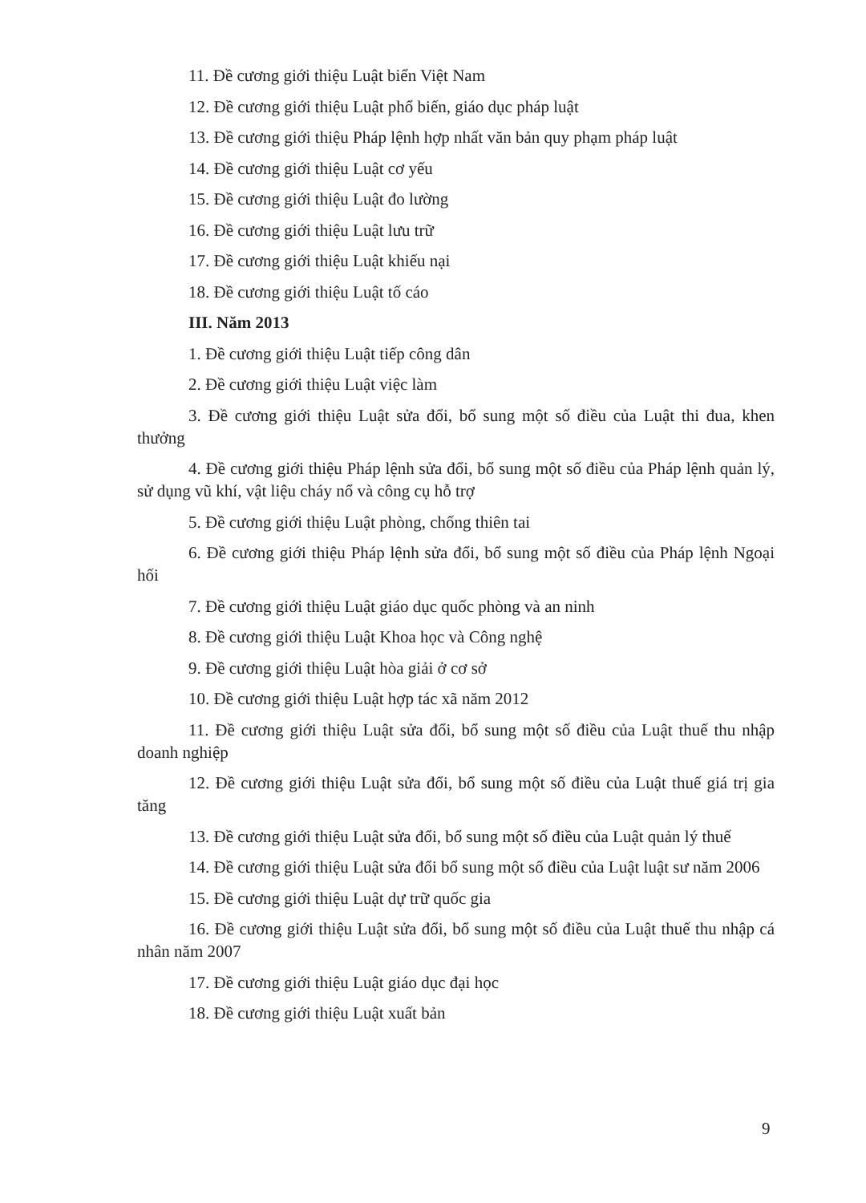11. Đề cương giới thiệu Luật biển Việt Nam
12. Đề cương giới thiệu Luật phổ biến, giáo dục pháp luật
13. Đề cương giới thiệu Pháp lệnh hợp nhất văn bản quy phạm pháp luật
14. Đề cương giới thiệu Luật cơ yếu
15. Đề cương giới thiệu Luật đo lường
16. Đề cương giới thiệu Luật lưu trữ
17. Đề cương giới thiệu Luật khiếu nại
18. Đề cương giới thiệu Luật tố cáo
III. Năm 2013
1. Đề cương giới thiệu Luật tiếp công dân
2. Đề cương giới thiệu Luật việc làm
3. Đề cương giới thiệu Luật sửa đổi, bổ sung một số điều của Luật thi đua, khen thưởng
4. Đề cương giới thiệu Pháp lệnh sửa đổi, bổ sung một số điều của Pháp lệnh quản lý, sử dụng vũ khí, vật liệu cháy nổ và công cụ hỗ trợ
5. Đề cương giới thiệu Luật phòng, chống thiên tai
6. Đề cương giới thiệu Pháp lệnh sửa đổi, bổ sung một số điều của Pháp lệnh Ngoại hối
7. Đề cương giới thiệu Luật giáo dục quốc phòng và an ninh
8. Đề cương giới thiệu Luật Khoa học và Công nghệ
9. Đề cương giới thiệu Luật hòa giải ở cơ sở
10. Đề cương giới thiệu Luật hợp tác xã năm 2012
11. Đề cương giới thiệu Luật sửa đổi, bổ sung một số điều của Luật thuế thu nhập doanh nghiệp
12. Đề cương giới thiệu Luật sửa đổi, bổ sung một số điều của Luật thuế giá trị gia tăng
13. Đề cương giới thiệu Luật sửa đổi, bổ sung một số điều của Luật quản lý thuế
14. Đề cương giới thiệu Luật sửa đổi bổ sung một số điều của Luật luật sư năm 2006
15. Đề cương giới thiệu Luật dự trữ quốc gia
16. Đề cương giới thiệu Luật sửa đổi, bổ sung một số điều của Luật thuế thu nhập cá nhân năm 2007
17. Đề cương giới thiệu Luật giáo dục đại học
18. Đề cương giới thiệu Luật xuất bản
9